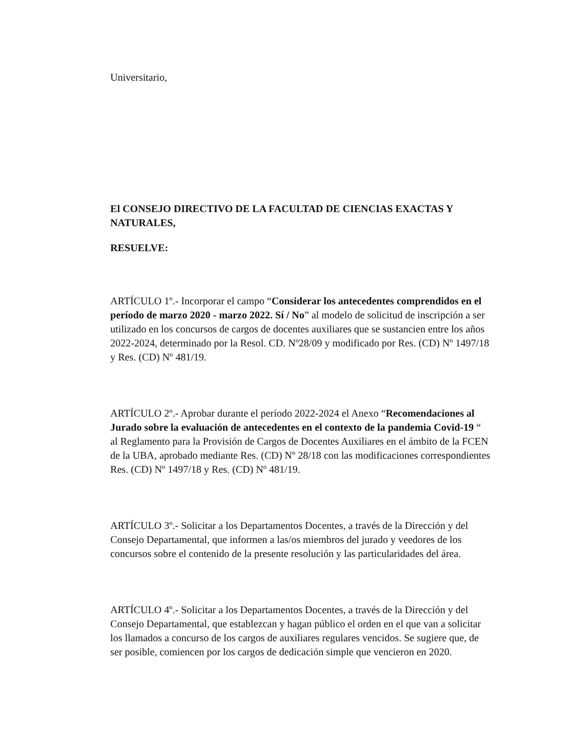Universitario,
El CONSEJO DIRECTIVO DE LA FACULTAD DE CIENCIAS EXACTAS Y NATURALES,
RESUELVE:
ARTÍCULO 1º.- Incorporar el campo “Considerar los antecedentes comprendidos en el período de marzo 2020 - marzo 2022. Sí / No” al modelo de solicitud de inscripción a ser utilizado en los concursos de cargos de docentes auxiliares que se sustancien entre los años 2022-2024, determinado por la Resol. CD. Nº28/09 y modificado por Res. (CD) Nº 1497/18 y Res. (CD) Nº 481/19.
ARTÍCULO 2º.- Aprobar durante el período 2022-2024 el Anexo “Recomendaciones al Jurado sobre la evaluación de antecedentes en el contexto de la pandemia Covid-19 “ al Reglamento para la Provisión de Cargos de Docentes Auxiliares en el ámbito de la FCEN de la UBA, aprobado mediante Res. (CD) Nº 28/18 con las modificaciones correspondientes Res. (CD) Nº 1497/18 y Res. (CD) Nº 481/19.
ARTÍCULO 3º.- Solicitar a los Departamentos Docentes, a través de la Dirección y del Consejo Departamental, que informen a las/os miembros del jurado y veedores de los concursos sobre el contenido de la presente resolución y las particularidades del área.
ARTÍCULO 4º.- Solicitar a los Departamentos Docentes, a través de la Dirección y del Consejo Departamental, que establezcan y hagan público el orden en el que van a solicitar los llamados a concurso de los cargos de auxiliares regulares vencidos. Se sugiere que, de ser posible, comiencen por los cargos de dedicación simple que vencieron en 2020.